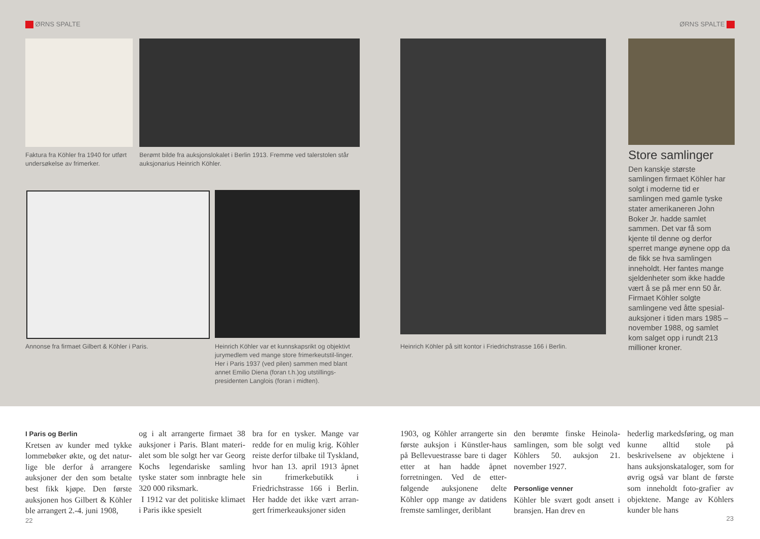ØRNS SPALTE ØRNS SPALTE
Faktura fra Köhler fra 1940 for utført undersøkelse av frimerker.
Berømt bilde fra auksjonslokalet i Berlin 1913. Fremme ved talerstolen står auksjonarius Heinrich Köhler.
Annonse fra firmaet Gilbert & Köhler i Paris.
Heinrich Köhler var et kunnskapsrikt og objektivt jurymedlem ved mange store frimerkeutstil-linger. Her i Paris 1937 (ved pilen) sammen med blant annet Emilio Diena (foran t.h.)og utstillings-presidenten Langlois (foran i midten).
Heinrich Köhler på sitt kontor i Friedrichstrasse 166 i Berlin.
Store samlinger
Den kanskje største samlingen firmaet Köhler har solgt i moderne tid er samlingen med gamle tyske stater amerikaneren John Boker Jr. hadde samlet sammen. Det var få som kjente til denne og derfor sperret mange øynene opp da de fikk se hva samlingen inneholdt. Her fantes mange sjeldenheter som ikke hadde vært å se på mer enn 50 år. Firmaet Köhler solgte samlingene ved åtte spesial-auksjoner i tiden mars 1985 – november 1988, og samlet kom salget opp i rundt 213 millioner kroner.
I Paris og Berlin
Kretsen av kunder med tykke lommebøker økte, og det natur-lige ble derfor å arrangere auksjoner der den som betalte best fikk kjøpe. Den første auksjonen hos Gilbert & Köhler ble arrangert 2.-4. juni 1908,
og i alt arrangerte firmaet 38 auksjoner i Paris. Blant materi-alet som ble solgt her var Georg Kochs legendariske samling tyske stater som innbragte hele 320 000 riksmark.
I 1912 var det politiske klimaet i Paris ikke spesielt
bra for en tysker. Mange var redde for en mulig krig. Köhler reiste derfor tilbake til Tyskland, hvor han 13. april 1913 åpnet sin frimerkebutikk i Friedrichstrasse 166 i Berlin. Her hadde det ikke vært arran-gert frimerkeauksjoner siden
1903, og Köhler arrangerte sin første auksjon i Künstler-haus på Bellevuestrasse bare ti dager etter at han hadde åpnet forretningen. Ved de etter-følgende auksjonene delte Köhler opp mange av datidens fremste samlinger, deriblant
den berømte finske Heinola-samlingen, som ble solgt ved Köhlers 50. auksjon 21. november 1927.
Personlige venner
Köhler ble svært godt ansett i bransjen. Han drev en
hederlig markedsføring, og man kunne alltid stole på beskrivelsene av objektene i hans auksjonskataloger, som for øvrig også var blant de første som inneholdt foto-grafier av objektene. Mange av Köhlers kunder ble hans
22 23